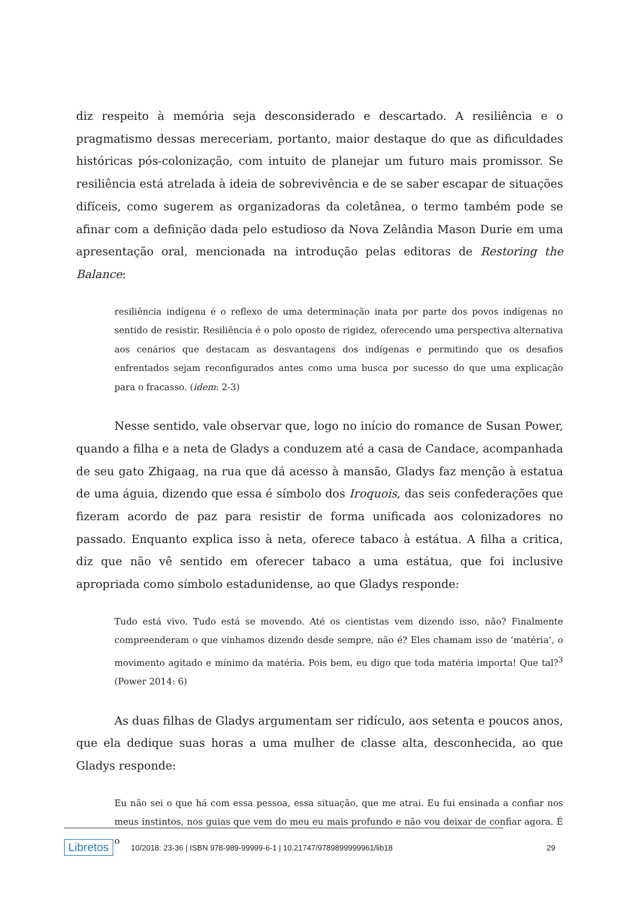diz respeito à memória seja desconsiderado e descartado. A resiliência e o pragmatismo dessas mereceriam, portanto, maior destaque do que as dificuldades históricas pós-colonização, com intuito de planejar um futuro mais promissor. Se resiliência está atrelada à ideia de sobrevivência e de se saber escapar de situações difíceis, como sugerem as organizadoras da coletânea, o termo também pode se afinar com a definição dada pelo estudioso da Nova Zelândia Mason Durie em uma apresentação oral, mencionada na introdução pelas editoras de Restoring the Balance:
resiliência indígena é o reflexo de uma determinação inata por parte dos povos indígenas no sentido de resistir. Resiliência é o polo oposto de rigidez, oferecendo uma perspectiva alternativa aos cenários que destacam as desvantagens dos indígenas e permitindo que os desafios enfrentados sejam reconfigurados antes como uma busca por sucesso do que uma explicação para o fracasso. (idem: 2-3)
Nesse sentido, vale observar que, logo no início do romance de Susan Power, quando a filha e a neta de Gladys a conduzem até a casa de Candace, acompanhada de seu gato Zhigaag, na rua que dá acesso à mansão, Gladys faz menção à estatua de uma águia, dizendo que essa é símbolo dos Iroquois, das seis confederações que fizeram acordo de paz para resistir de forma unificada aos colonizadores no passado. Enquanto explica isso à neta, oferece tabaco à estátua. A filha a critica, diz que não vê sentido em oferecer tabaco a uma estátua, que foi inclusive apropriada como símbolo estadunidense, ao que Gladys responde:
Tudo está vivo. Tudo está se movendo. Até os cientistas vem dizendo isso, não? Finalmente compreenderam o que vínhamos dizendo desde sempre, não é? Eles chamam isso de ‘matéria’, o movimento agitado e mínimo da matéria. Pois bem, eu digo que toda matéria importa! Que tal?<sup>3</sup> (Power 2014: 6)
As duas filhas de Gladys argumentam ser ridículo, aos setenta e poucos anos, que ela dedique suas horas a uma mulher de classe alta, desconhecida, ao que Gladys responde:
Eu não sei o que há com essa pessoa, essa situação, que me atrai. Eu fui ensinada a confiar nos meus instintos, nos guias que vem do meu eu mais profundo e não vou deixar de confiar agora. É o
Libretos 10/2018: 23-36 | ISBN 978-989-99999-6-1 | 10.21747/9789899999961/lib18 29